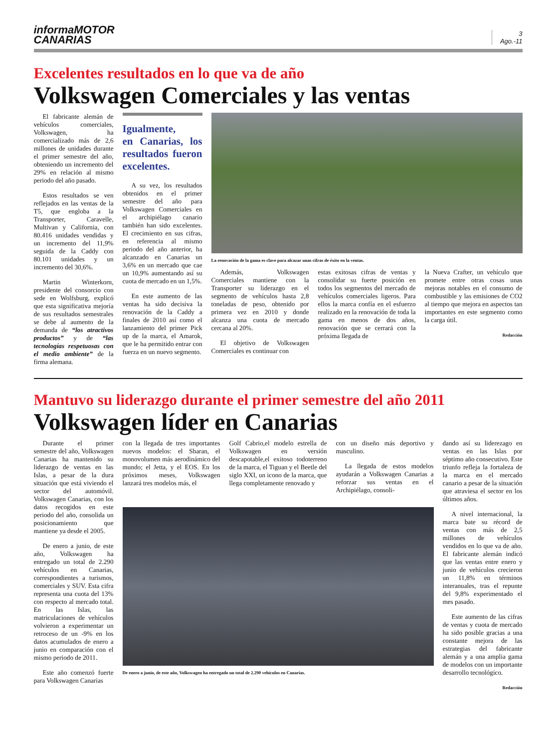informaMOTOR
CANARIAS
3
Ago.-11
Excelentes resultados en lo que va de año
Volkswagen Comerciales y las ventas
El fabricante alemán de vehículos comerciales, Volkswagen, ha comercializado más de 2,6 millones de unidades durante el primer semestre del año, obteniendo un incremento del 29% en relación al mismo periodo del año pasado.
Estos resultados se ven reflejados en las ventas de la T5, que engloba a la Transporter, Caravelle, Multivan y California, con 80.416 unidades vendidas y un incremento del 11,9% seguida de la Caddy con 80.101 unidades y un incremento del 30,6%.
Martin Winterkorn, presidente del consorcio con sede en Wolfsburg, explicó que esta significativa mejoría de sus resultados semestrales se debe al aumento de la demanda de “los atractivos productos” y de “las tecnologías respetuosas con el medio ambiente” de la firma alemana.
Igualmente,
en Canarias, los resultados fueron excelentes.
A su vez, los resultados obtenidos en el primer semestre del año para Volkswagen Comerciales en el archipiélago canario también han sido excelentes. El crecimiento en sus cifras, en referencia al mismo periodo del año anterior, ha alcanzado en Canarias un 3,6% en un mercado que cae un 10,9% aumentando así su cuota de mercado en un 1,5%.
En este aumento de las ventas ha sido decisiva la renovación de la Caddy a finales de 2010 así como el lanzamiento del primer Pick up de la marca, el Amarok, que le ha permitido entrar con fuerza en un nuevo segmento.
La renovación de la gama es clave para alcazar unas cifras de éxito en la ventas.
Además, Volkswagen Comerciales mantiene con la Transporter su liderazgo en el segmento de vehículos hasta 2,8 toneladas de peso, obtenido por primera vez en 2010 y donde alcanza una cuota de mercado cercana al 20%.
El objetivo de Volkswagen Comerciales es continuar con
estas exitosas cifras de ventas y consolidar su fuerte posición en todos los segmentos del mercado de vehículos comerciales ligeros. Para ellos la marca confía en el esfuerzo realizado en la renovación de toda la gama en menos de dos años, renovación que se cerrará con la próxima llegada de
la Nueva Crafter, un vehículo que promete entre otras cosas unas mejoras notables en el consumo de combustible y las emisiones de CO2 al tiempo que mejora en aspectos tan importantes en este segmento como la carga útil.
Redacción
Mantuvo su liderazgo durante el primer semestre del año 2011
Volkswagen líder en Canarias
Durante el primer semestre del año, Volkswagen Canarias ha mantenido su liderazgo de ventas en las Islas, a pesar de la dura situación que está viviendo el sector del automóvil. Volkswagen Canarias, con los datos recogidos en este periodo del año, consolida un posicionamiento que mantiene ya desde el 2005.
De enero a junio, de este año, Volkswagen ha entregado un total de 2.290 vehículos en Canarias, correspondientes a turismos, comerciales y SUV. Esta cifra representa una cuota del 13% con respecto al mercado total. En las Islas, las matriculaciones de vehículos volvieron a experimentar un retroceso de un -9% en los datos acumulados de enero a junio en comparación con el mismo periodo de 2011.
Este año comenzó fuerte para Volkswagen Canarias
con la llegada de tres importantes nuevos modelos: el Sharan, el monovolumen más aerodinámico del mundo; el Jetta, y el EOS. En los próximos meses, Volkswagen lanzará tres modelos más, el
Golf Cabrio,el modelo estrella de Volkswagen en versión descapotable,el exitoso todoterreno de la marca, el Tiguan y el Beetle del siglo XXI, un icono de la marca, que llega completamente renovado y
con un diseño más deportivo y masculino.
La llegada de estos modelos ayudarán a Volkswagen Canarias a reforzar sus ventas en el Archipiélago, consoli-
De enero a junio, de este año, Volkswagen ha entregado un total de 2.290 vehículos en Canarias.
dando así su liderezago en ventas en las Islas por séptimo año consecutivo. Este triunfo refleja la fortaleza de la marca en el mercado canario a pesar de la situación que atraviesa el sector en los últimos años.
A nivel internacional, la marca bate su récord de ventas con más de 2,5 millones de vehículos vendidos en lo que va de año. El fabricante alemán indicó que las ventas entre enero y junio de vehículos crecieron un 11,8% en términos interanuales, tras el repunte del 9,8% experimentado el mes pasado.
Este aumento de las cifras de ventas y cuota de mercado ha sido posible gracias a una constante mejora de las estrategias del fabricante alemán y a una amplia gama de modelos con un importante desarrollo tecnológico.
Redacción